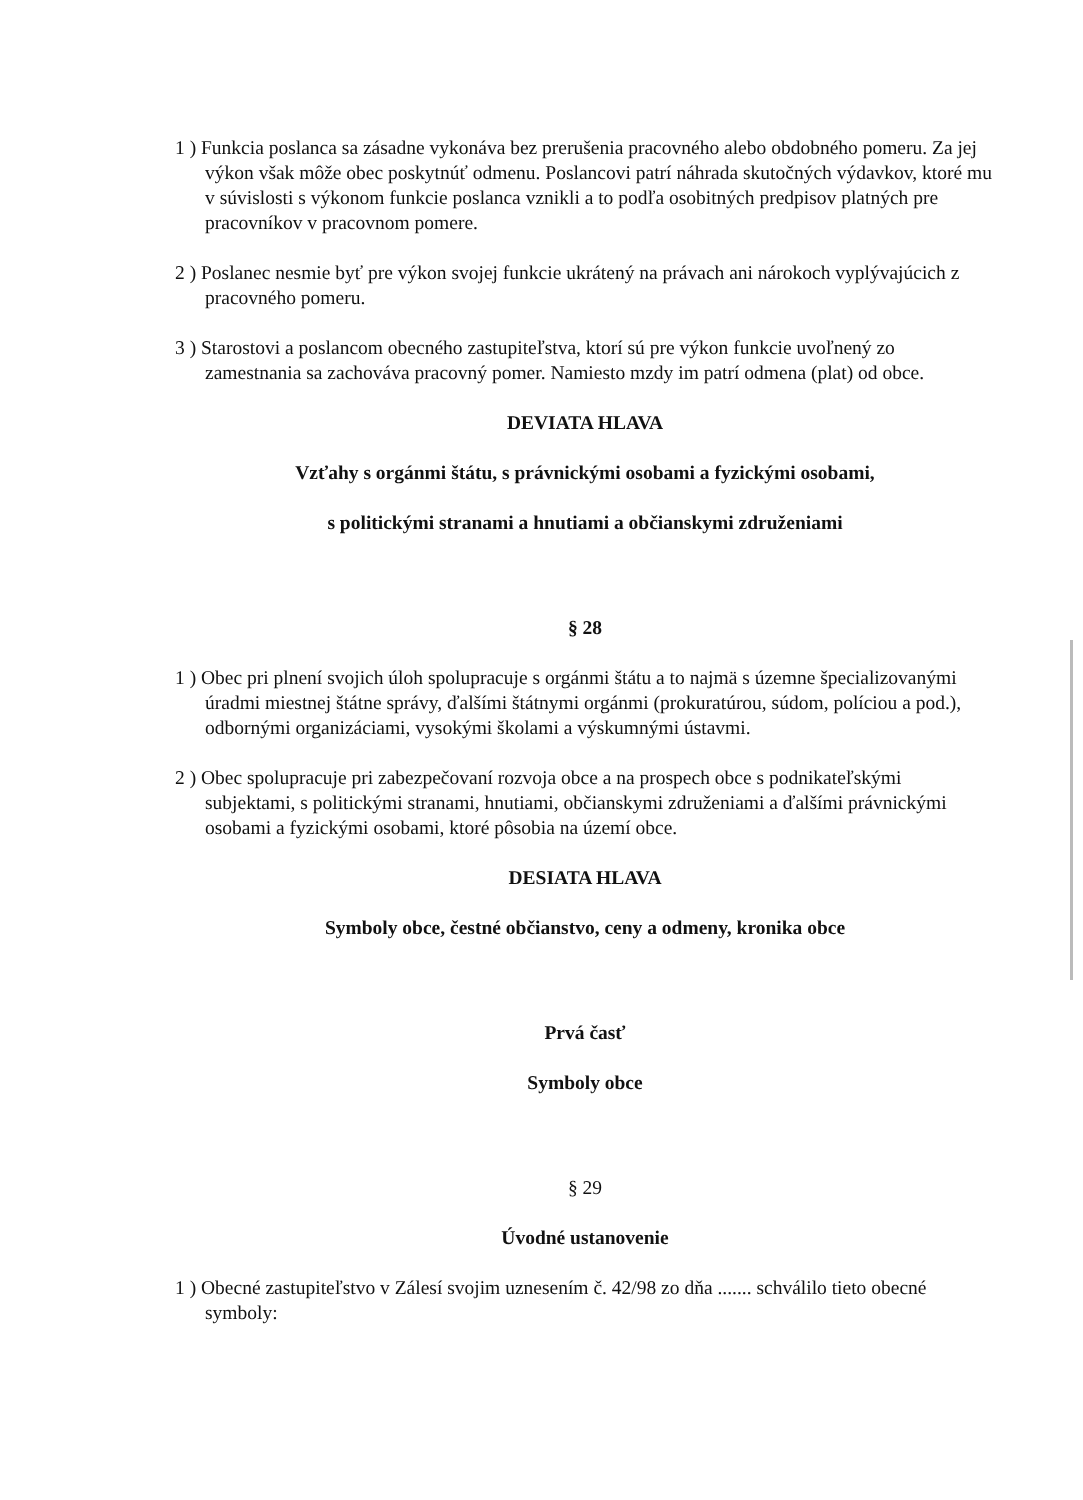1 ) Funkcia poslanca sa zásadne vykonáva bez prerušenia pracovného alebo obdobného pomeru. Za jej výkon však môže obec poskytnúť odmenu. Poslancovi patrí náhrada skutočných výdavkov, ktoré mu v súvislosti s výkonom funkcie poslanca vznikli a to podľa osobitných predpisov platných pre pracovníkov v pracovnom pomere.
2 ) Poslanec nesmie byť pre výkon svojej funkcie ukrátený na právach ani nárokoch vyplývajúcich z pracovného pomeru.
3 ) Starostovi a poslancom obecného zastupiteľstva, ktorí sú pre výkon funkcie uvoľnený zo zamestnania sa zachováva pracovný pomer. Namiesto mzdy im patrí odmena (plat) od obce.
DEVIATA HLAVA
Vzťahy s orgánmi štátu, s právnickými osobami a fyzickými osobami,
s politickými stranami a hnutiami a občianskymi združeniami
§ 28
1 ) Obec pri plnení svojich úloh spolupracuje s orgánmi štátu a to najmä s územne špecializovanými úradmi miestnej štátne správy, ďalšími štátnymi orgánmi (prokuratúrou, súdom, políciou a pod.), odbornými organizáciami, vysokými školami a výskumnými ústavmi.
2 ) Obec spolupracuje pri zabezpečovaní rozvoja obce a na prospech obce s podnikateľskými subjektami, s politickými stranami, hnutiami, občianskymi združeniami a ďalšími právnickými osobami a fyzickými osobami, ktoré pôsobia na území obce.
DESIATA HLAVA
Symboly obce, čestné občianstvo, ceny a odmeny, kronika obce
Prvá časť
Symboly obce
§ 29
Úvodné ustanovenie
1 ) Obecné zastupiteľstvo v Zálesí svojim uznesením č. 42/98 zo dňa ....... schválilo tieto obecné symboly: